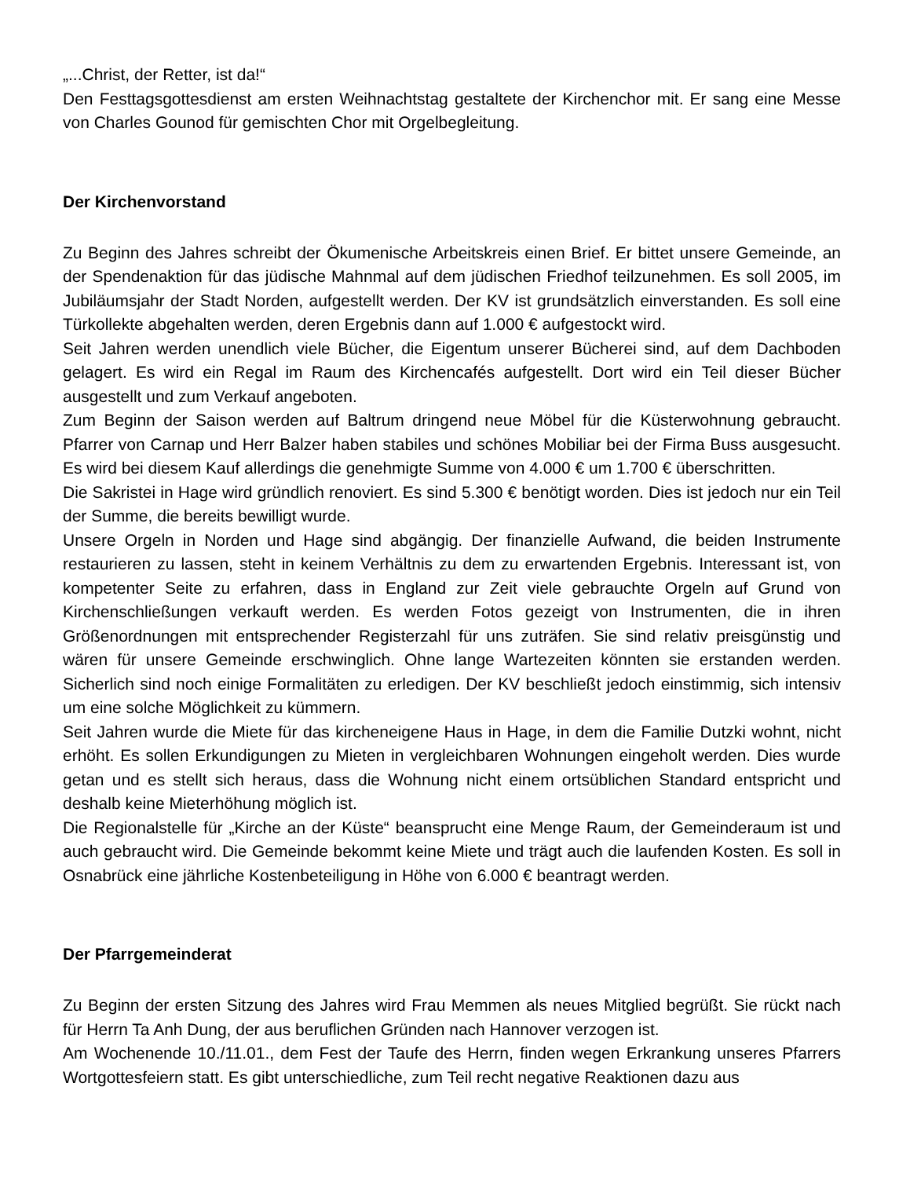„...Christ, der Retter, ist da!“
Den Festtagsgottesdienst am ersten Weihnachtstag gestaltete der Kirchenchor mit. Er sang eine Messe von Charles Gounod für gemischten Chor mit Orgelbegleitung.
Der Kirchenvorstand
Zu Beginn des Jahres schreibt der Ökumenische Arbeitskreis einen Brief. Er bittet unsere Gemeinde, an der Spendenaktion für das jüdische Mahnmal auf dem jüdischen Friedhof teilzunehmen. Es soll 2005, im Jubiläumsjahr der Stadt Norden, aufgestellt werden. Der KV ist grundsätzlich einverstanden. Es soll eine Türkollekte abgehalten werden, deren Ergebnis dann auf 1.000 € aufgestockt wird.
Seit Jahren werden unendlich viele Bücher, die Eigentum unserer Bücherei sind, auf dem Dachboden gelagert. Es wird ein Regal im Raum des Kirchencafés aufgestellt. Dort wird ein Teil dieser Bücher ausgestellt und zum Verkauf angeboten.
Zum Beginn der Saison werden auf Baltrum dringend neue Möbel für die Küsterwohnung gebraucht. Pfarrer von Carnap und Herr Balzer haben stabiles und schönes Mobiliar bei der Firma Buss ausgesucht. Es wird bei diesem Kauf allerdings die genehmigte Summe von 4.000 € um 1.700 € überschritten.
Die Sakristei in Hage wird gründlich renoviert. Es sind 5.300 € benötigt worden. Dies ist jedoch nur ein Teil der Summe, die bereits bewilligt wurde.
Unsere Orgeln in Norden und Hage sind abgängig. Der finanzielle Aufwand, die beiden Instrumente restaurieren zu lassen, steht in keinem Verhältnis zu dem zu erwartenden Ergebnis. Interessant ist, von kompetenter Seite zu erfahren, dass in England zur Zeit viele gebrauchte Orgeln auf Grund von Kirchenschließungen verkauft werden. Es werden Fotos gezeigt von Instrumenten, die in ihren Größenordnungen mit entsprechender Registerzahl für uns zuträfen. Sie sind relativ preisgünstig und wären für unsere Gemeinde erschwinglich. Ohne lange Wartezeiten könnten sie erstanden werden. Sicherlich sind noch einige Formalitäten zu erledigen. Der KV beschließt jedoch einstimmig, sich intensiv um eine solche Möglichkeit zu kümmern.
Seit Jahren wurde die Miete für das kircheneigene Haus in Hage, in dem die Familie Dutzki wohnt, nicht erhöht. Es sollen Erkundigungen zu Mieten in vergleichbaren Wohnungen eingeholt werden. Dies wurde getan und es stellt sich heraus, dass die Wohnung nicht einem ortsüblichen Standard entspricht und deshalb keine Mieterhöhung möglich ist.
Die Regionalstelle für „Kirche an der Küste“ beansprucht eine Menge Raum, der Gemeinderaum ist und auch gebraucht wird. Die Gemeinde bekommt keine Miete und trägt auch die laufenden Kosten. Es soll in Osnabrück eine jährliche Kostenbeteiligung in Höhe von 6.000 € beantragt werden.
Der Pfarrgemeinderat
Zu Beginn der ersten Sitzung des Jahres wird Frau Memmen als neues Mitglied begrüßt. Sie rückt nach für Herrn Ta Anh Dung, der aus beruflichen Gründen nach Hannover verzogen ist.
Am Wochenende 10./11.01., dem Fest der Taufe des Herrn, finden wegen Erkrankung unseres Pfarrers Wortgottesfeiern statt. Es gibt unterschiedliche, zum Teil recht negative Reaktionen dazu aus